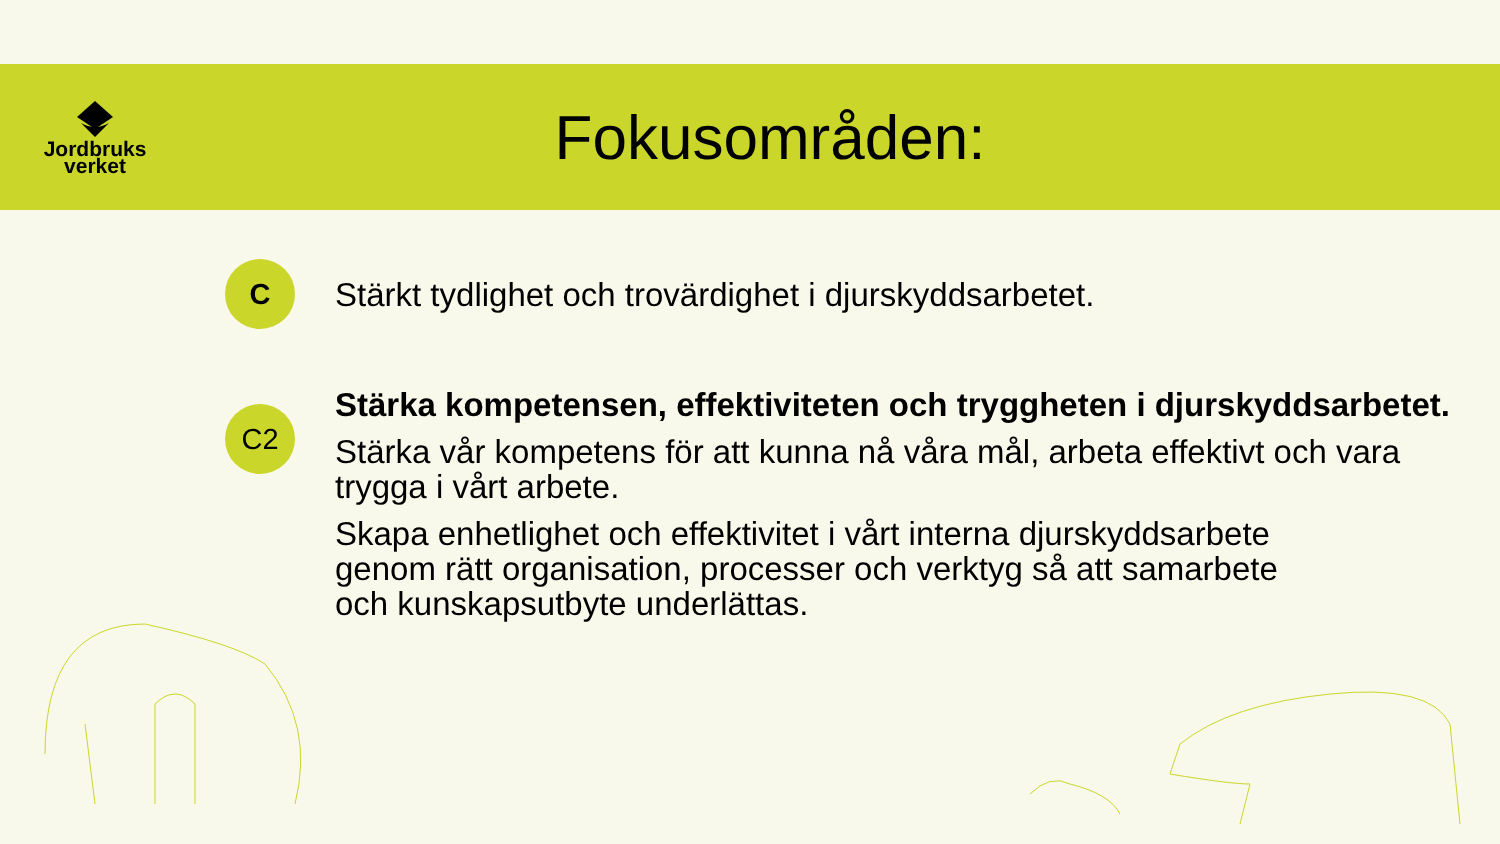Jordbruks
verket
Fokusområden:
C
Stärkt tydlighet och trovärdighet i djurskyddsarbetet.
C2
Stärka kompetensen, effektiviteten och tryggheten i djurskyddsarbetet.
Stärka vår kompetens för att kunna nå våra mål, arbeta effektivt och vara trygga i vårt arbete.
Skapa enhetlighet och effektivitet i vårt interna djurskyddsarbete genom rätt organisation, processer och verktyg så att samarbete och kunskapsutbyte underlättas.